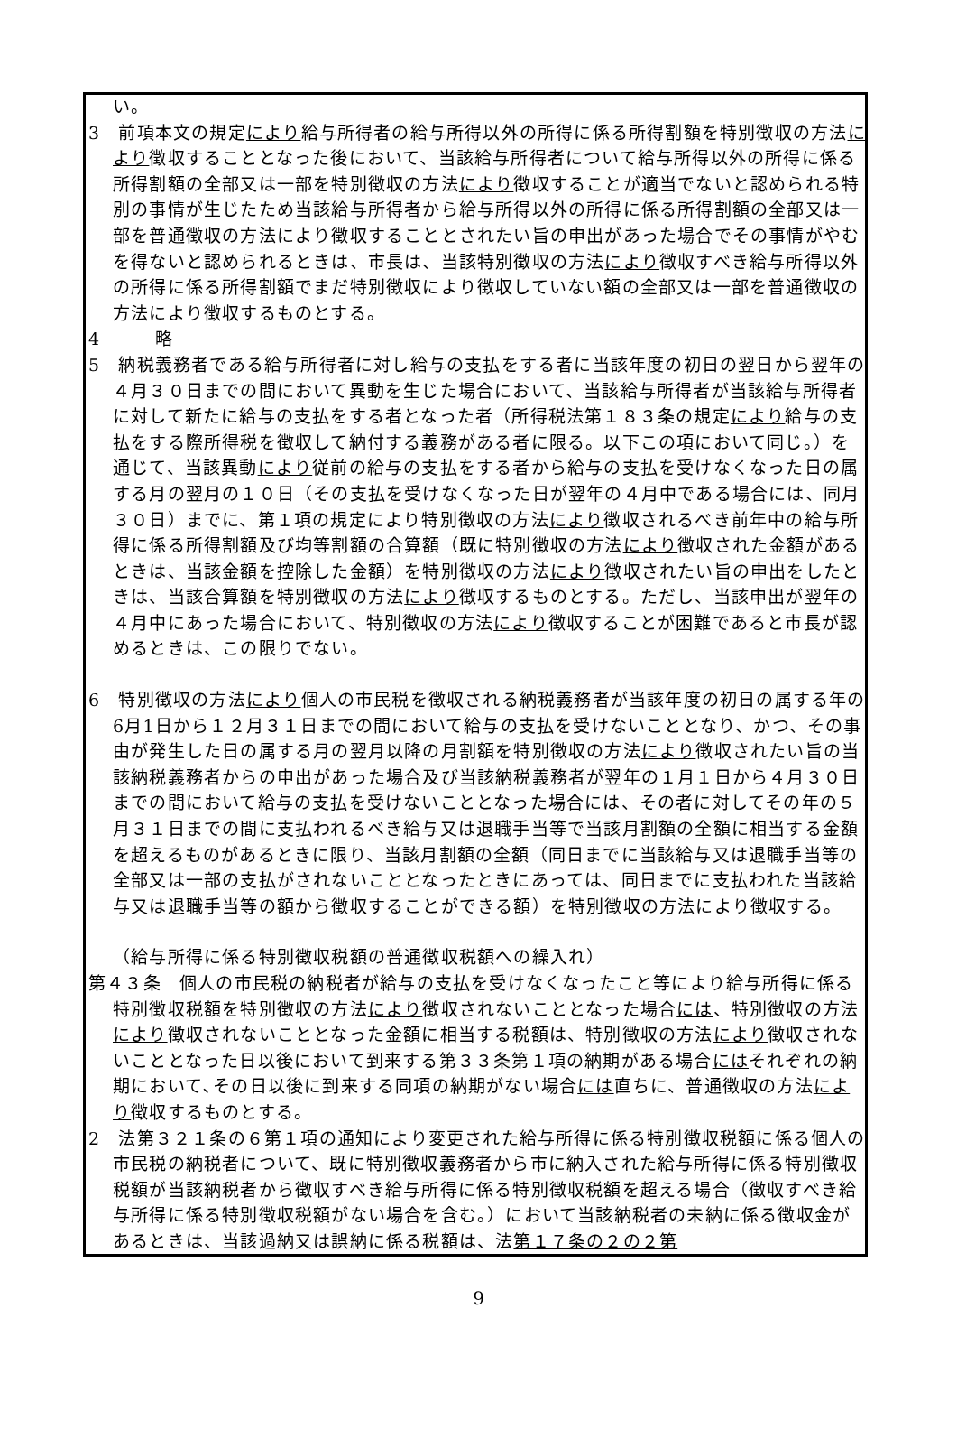い。
3　前項本文の規定により給与所得者の給与所得以外の所得に係る所得割額を特別徴収の方法により徴収することとなった後において、当該給与所得者について給与所得以外の所得に係る所得割額の全部又は一部を特別徴収の方法により徴収することが適当でないと認められる特別の事情が生じたため当該給与所得者から給与所得以外の所得に係る所得割額の全部又は一部を普通徴収の方法により徴収することとされたい旨の申出があった場合でその事情がやむを得ないと認められるときは、市長は、当該特別徴収の方法により徴収すべき給与所得以外の所得に係る所得割額でまだ特別徴収により徴収していない額の全部又は一部を普通徴収の方法により徴収するものとする。
4　　　略
5　納税義務者である給与所得者に対し給与の支払をする者に当該年度の初日の翌日から翌年の４月３０日までの間において異動を生じた場合において、当該給与所得者が当該給与所得者に対して新たに給与の支払をする者となった者（所得税法第１８３条の規定により給与の支払をする際所得税を徴収して納付する義務がある者に限る。以下この項において同じ。）を通じて、当該異動により従前の給与の支払をする者から給与の支払を受けなくなった日の属する月の翌月の１０日（その支払を受けなくなった日が翌年の４月中である場合には、同月３０日）までに、第１項の規定により特別徴収の方法により徴収されるべき前年中の給与所得に係る所得割額及び均等割額の合算額（既に特別徴収の方法により徴収された金額があるときは、当該金額を控除した金額）を特別徴収の方法により徴収されたい旨の申出をしたときは、当該合算額を特別徴収の方法により徴収するものとする。ただし、当該申出が翌年の４月中にあった場合において、特別徴収の方法により徴収することが困難であると市長が認めるときは、この限りでない。
6　特別徴収の方法により個人の市民税を徴収される納税義務者が当該年度の初日の属する年の6月1日から１２月３１日までの間において給与の支払を受けないこととなり、かつ、その事由が発生した日の属する月の翌月以降の月割額を特別徴収の方法により徴収されたい旨の当該納税義務者からの申出があった場合及び当該納税義務者が翌年の１月１日から４月３０日までの間において給与の支払を受けないこととなった場合には、その者に対してその年の５月３１日までの間に支払われるべき給与又は退職手当等で当該月割額の全額に相当する金額を超えるものがあるときに限り、当該月割額の全額（同日までに当該給与又は退職手当等の全部又は一部の支払がされないこととなったときにあっては、同日までに支払われた当該給与又は退職手当等の額から徴収することができる額）を特別徴収の方法により徴収する。
（給与所得に係る特別徴収税額の普通徴収税額への繰入れ）
第４３条　個人の市民税の納税者が給与の支払を受けなくなったこと等により給与所得に係る特別徴収税額を特別徴収の方法により徴収されないこととなった場合には、特別徴収の方法により徴収されないこととなった金額に相当する税額は、特別徴収の方法により徴収されないこととなった日以後において到来する第３３条第１項の納期がある場合にはそれぞれの納期において､その日以後に到来する同項の納期がない場合には直ちに、普通徴収の方法により徴収するものとする。
2　法第３２１条の６第１項の通知により変更された給与所得に係る特別徴収税額に係る個人の市民税の納税者について、既に特別徴収義務者から市に納入された給与所得に係る特別徴収税額が当該納税者から徴収すべき給与所得に係る特別徴収税額を超える場合（徴収すべき給与所得に係る特別徴収税額がない場合を含む。）において当該納税者の未納に係る徴収金があるときは、当該過納又は誤納に係る税額は、法第１７条の２の２第
9